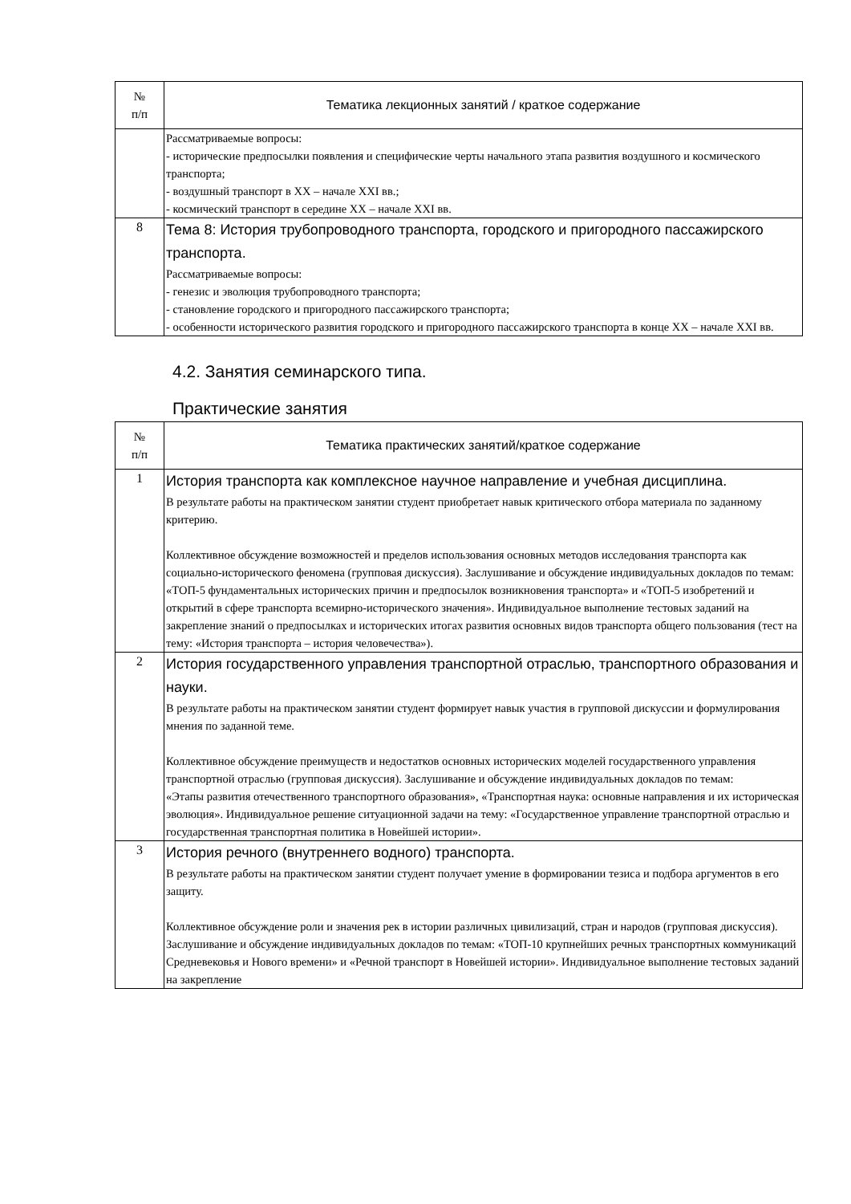| № п/п | Тематика лекционных занятий / краткое содержание |
| --- | --- |
| | Рассматриваемые вопросы: - исторические предпосылки появления и специфические черты начального этапа развития воздушного и космического транспорта; - воздушный транспорт в XX – начале XXI вв.; - космический транспорт в середине XX – начале XXI вв. |
| 8 | Тема 8: История трубопроводного транспорта, городского и пригородного пассажирского транспорта. Рассматриваемые вопросы: - генезис и эволюция трубопроводного транспорта; - становление городского и пригородного пассажирского транспорта; - особенности исторического развития городского и пригородного пассажирского транспорта в конце XX – начале XXI вв. |
4.2. Занятия семинарского типа.
Практические занятия
| № п/п | Тематика практических занятий/краткое содержание |
| --- | --- |
| 1 | История транспорта как комплексное научное направление и учебная дисциплина. В результате работы на практическом занятии студент приобретает навык критического отбора материала по заданному критерию. Коллективное обсуждение возможностей и пределов использования основных методов исследования транспорта как социально-исторического феномена (групповая дискуссия). Заслушивание и обсуждение индивидуальных докладов по темам: «ТОП-5 фундаментальных исторических причин и предпосылок возникновения транспорта» и «ТОП-5 изобретений и открытий в сфере транспорта всемирно-исторического значения». Индивидуальное выполнение тестовых заданий на закрепление знаний о предпосылках и исторических итогах развития основных видов транспорта общего пользования (тест на тему: «История транспорта – история человечества»). |
| 2 | История государственного управления транспортной отраслью, транспортного образования и науки. В результате работы на практическом занятии студент формирует навык участия в групповой дискуссии и формулирования мнения по заданной теме. Коллективное обсуждение преимуществ и недостатков основных исторических моделей государственного управления транспортной отраслью (групповая дискуссия). Заслушивание и обсуждение индивидуальных докладов по темам: «Этапы развития отечественного транспортного образования», «Транспортная наука: основные направления и их историческая эволюция». Индивидуальное решение ситуационной задачи на тему: «Государственное управление транспортной отраслью и государственная транспортная политика в Новейшей истории». |
| 3 | История речного (внутреннего водного) транспорта. В результате работы на практическом занятии студент получает умение в формировании тезиса и подбора аргументов в его защиту. Коллективное обсуждение роли и значения рек в истории различных цивилизаций, стран и народов (групповая дискуссия). Заслушивание и обсуждение индивидуальных докладов по темам: «ТОП-10 крупнейших речных транспортных коммуникаций Средневековья и Нового времени» и «Речной транспорт в Новейшей истории». Индивидуальное выполнение тестовых заданий на закрепление |